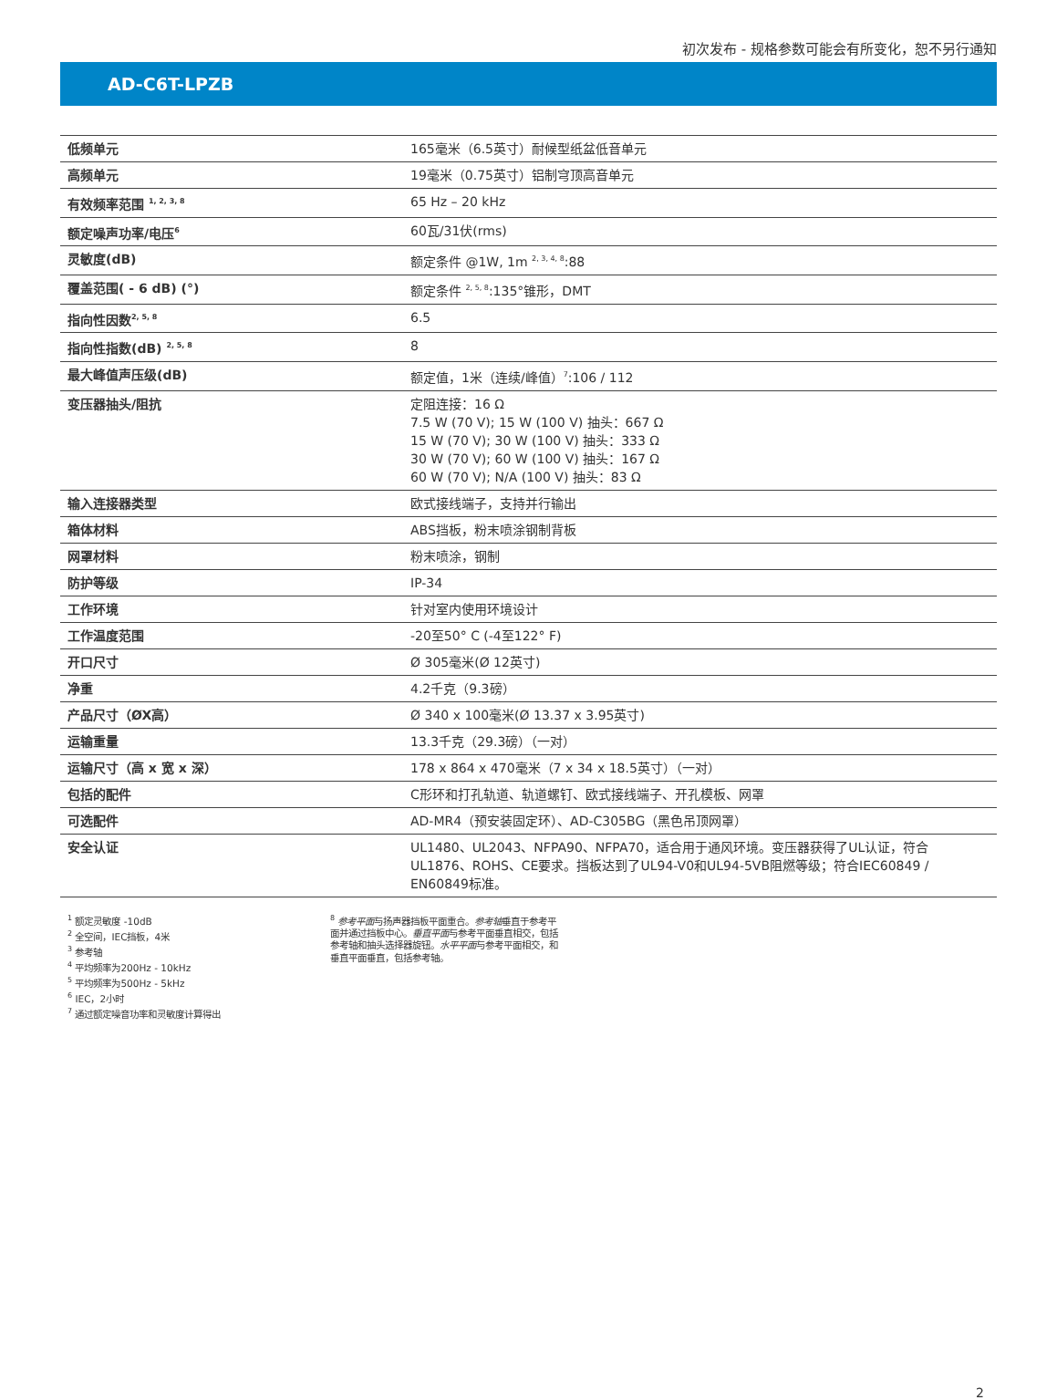初次发布 - 规格参数可能会有所变化，恕不另行通知
AD-C6T-LPZB
| 低频单元 | 165毫米（6.5英寸）耐候型纸盆低音单元 |
| 高频单元 | 19毫米（0.75英寸）铝制穹顶高音单元 |
| 有效频率范围 <sup>1, 2, 3, 8</sup> | 65 Hz – 20 kHz |
| 额定噪声功率/电压<sup>6</sup> | 60瓦/31伏(rms) |
| 灵敏度(dB) | 额定条件 @1W, 1m <sup>2, 3, 4, 8</sup>:88 |
| 覆盖范围( - 6 dB) (°) | 额定条件 <sup>2, 5, 8</sup>:135°锥形，DMT |
| 指向性因数<sup>2, 5, 8</sup> | 6.5 |
| 指向性指数(dB) <sup>2, 5, 8</sup> | 8 |
| 最大峰值声压级(dB) | 额定值，1米（连续/峰值）<sup>7</sup>:106 / 112 |
| 变压器抽头/阻抗 | 定阻连接：16 Ω 7.5 W (70 V); 15 W (100 V) 抽头：667 Ω 15 W (70 V); 30 W (100 V) 抽头：333 Ω 30 W (70 V); 60 W (100 V) 抽头：167 Ω 60 W (70 V); N/A (100 V) 抽头：83 Ω |
| 输入连接器类型 | 欧式接线端子，支持并行输出 |
| 箱体材料 | ABS挡板，粉末喷涂钢制背板 |
| 网罩材料 | 粉末喷涂，钢制 |
| 防护等级 | IP-34 |
| 工作环境 | 针对室内使用环境设计 |
| 工作温度范围 | -20至50° C (-4至122° F) |
| 开口尺寸 | Ø 305毫米(Ø 12英寸) |
| 净重 | 4.2千克（9.3磅） |
| 产品尺寸（ØX高） | Ø 340 x 100毫米(Ø 13.37 x 3.95英寸) |
| 运输重量 | 13.3千克（29.3磅）（一对） |
| 运输尺寸（高 x 宽 x 深） | 178 x 864 x 470毫米（7 x 34 x 18.5英寸）（一对） |
| 包括的配件 | C形环和打孔轨道、轨道螺钉、欧式接线端子、开孔模板、网罩 |
| 可选配件 | AD-MR4（预安装固定环）、AD-C305BG（黑色吊顶网罩） |
| 安全认证 | UL1480、UL2043、NFPA90、NFPA70，适合用于通风环境。变压器获得了UL认证，符合UL1876、ROHS、CE要求。挡板达到了UL94-V0和UL94-5VB阻燃等级；符合IEC60849 / EN60849标准。 |
<sup>1</sup> 额定灵敏度 -10dB
<sup>2</sup> 全空间，IEC挡板，4米
<sup>3</sup> 参考轴
<sup>4</sup> 平均频率为200Hz - 10kHz
<sup>5</sup> 平均频率为500Hz - 5kHz
<sup>6</sup> IEC，2小时
<sup>7</sup> 通过额定噪音功率和灵敏度计算得出
<sup>8</sup> 参考平面与扬声器挡板平面重合。参考轴垂直于参考平面并通过挡板中心。垂直平面与参考平面垂直相交，包括参考轴和抽头选择器旋钮。水平平面与参考平面相交，和垂直平面垂直，包括参考轴。
2